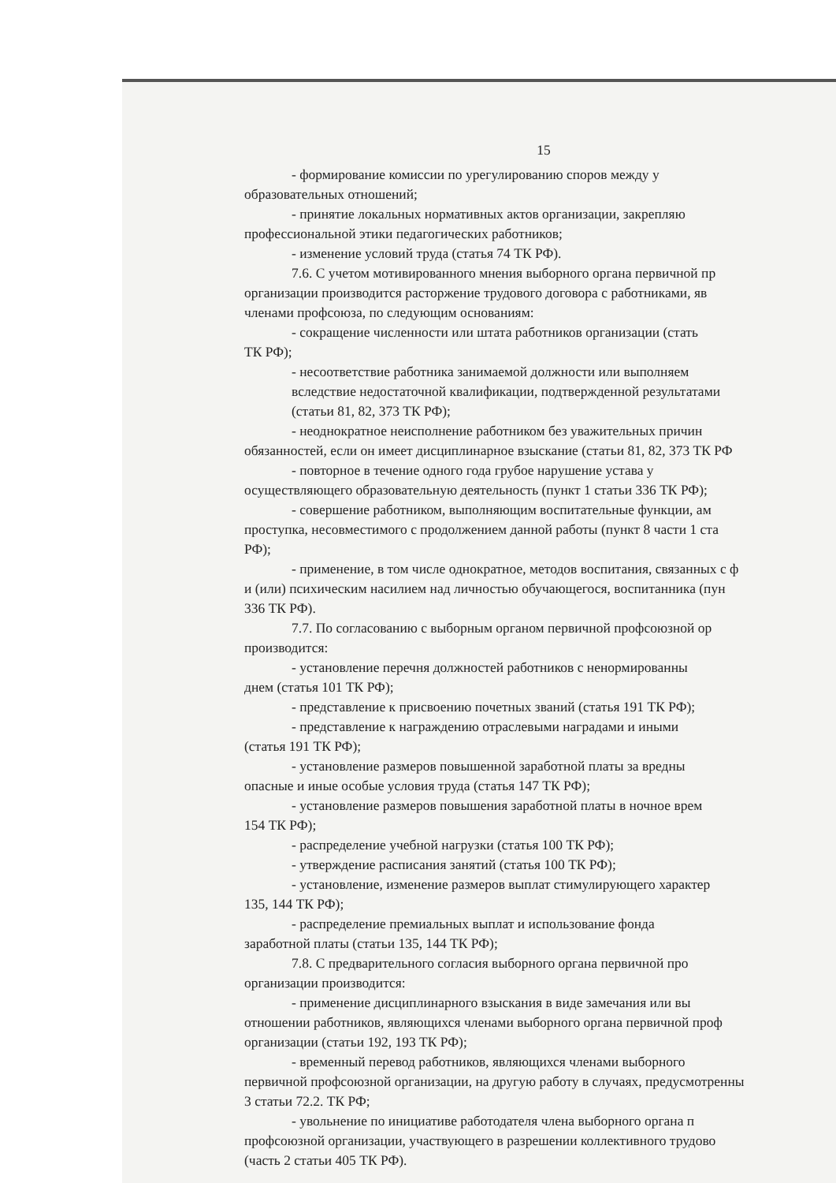15
- формирование комиссии по урегулированию споров между у
образовательных отношений;
- принятие локальных нормативных актов организации, закрепляю
профессиональной этики педагогических работников;
- изменение условий труда (статья 74 ТК РФ).
7.6. С учетом мотивированного мнения выборного органа первичной пр
организации производится расторжение трудового договора с работниками, яв
членами профсоюза, по следующим основаниям:
- сокращение численности или штата работников организации (стать
ТК РФ);
- несоответствие работника занимаемой должности или выполняем
вследствие недостаточной квалификации, подтвержденной результатами
(статьи 81, 82, 373 ТК РФ);
- неоднократное неисполнение работником без уважительных причин
обязанностей, если он имеет дисциплинарное взыскание (статьи 81, 82, 373 ТК РФ
- повторное в течение одного года грубое нарушение устава у
осуществляющего образовательную деятельность (пункт 1 статьи 336 ТК РФ);
- совершение работником, выполняющим воспитательные функции, ам
проступка, несовместимого с продолжением данной работы (пункт 8 части 1 ста
РФ);
- применение, в том числе однократное, методов воспитания, связанных с ф
и (или) психическим насилием над личностью обучающегося, воспитанника (пун
336 ТК РФ).
7.7. По согласованию с выборным органом первичной профсоюзной ор
производится:
- установление перечня должностей работников с ненормированны
днем (статья 101 ТК РФ);
- представление к присвоению почетных званий (статья 191 ТК РФ);
- представление к награждению отраслевыми наградами и иными
(статья 191 ТК РФ);
- установление размеров повышенной заработной платы за вредны
опасные и иные особые условия труда (статья 147 ТК РФ);
- установление размеров повышения заработной платы в ночное врем
154 ТК РФ);
- распределение учебной нагрузки (статья 100 ТК РФ);
- утверждение расписания занятий (статья 100 ТК РФ);
- установление, изменение размеров выплат стимулирующего характер
135, 144 ТК РФ);
- распределение премиальных выплат и использование фонда
заработной платы (статьи 135, 144 ТК РФ);
7.8. С предварительного согласия выборного органа первичной про
организации производится:
- применение дисциплинарного взыскания в виде замечания или вы
отношении работников, являющихся членами выборного органа первичной проф
организации (статьи 192, 193 ТК РФ);
- временный перевод работников, являющихся членами выборного
первичной профсоюзной организации, на другую работу в случаях, предусмотренны
3 статьи 72.2. ТК РФ;
- увольнение по инициативе работодателя члена выборного органа п
профсоюзной организации, участвующего в разрешении коллективного трудово
(часть 2 статьи 405 ТК РФ).